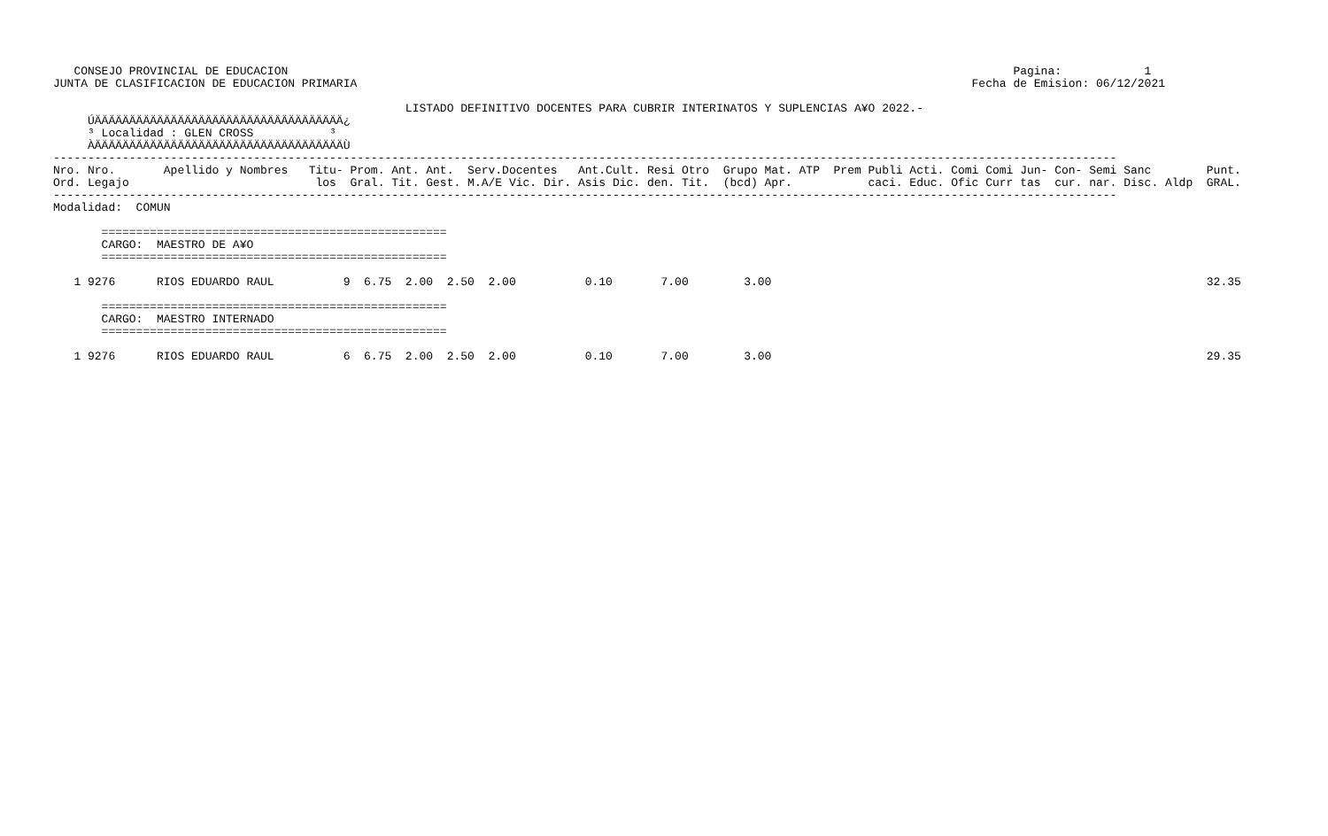CONSEJO PROVINCIAL DE EDUCACION                                                                                                         Pagina:            1
JUNTA DE CLASIFICACION DE EDUCACION PRIMARIA                                                                                         Fecha de Emision: 06/12/2021

                                                   LISTADO DEFINITIVO DOCENTES PARA CUBRIR INTERINATOS Y SUPLENCIAS A¥O 2022.-
     ÚÄÄÄÄÄÄÄÄÄÄÄÄÄÄÄÄÄÄÄÄÄÄÄÄÄÄÄÄÄÄÄÄÄÄÄÄ¿
     ³ Localidad : GLEN CROSS           ³
     ÀÄÄÄÄÄÄÄÄÄÄÄÄÄÄÄÄÄÄÄÄÄÄÄÄÄÄÄÄÄÄÄÄÄÄÄÄÙ
----------------------------------------------------------------------------------------------------------------------------------------------------------
Nro. Nro.       Apellido y Nombres   Titu- Prom. Ant. Ant.  Serv.Docentes   Ant.Cult. Resi Otro  Grupo Mat. ATP  Prem Publi Acti. Comi Comi Jun- Con- Semi Sanc        Punt.
Ord. Legajo                           los  Gral. Tit. Gest. M.A/E Vic. Dir. Asis Dic. den. Tit.  (bcd) Apr.           caci. Educ. Ofic Curr tas  cur. nar. Disc. Aldp  GRAL.
----------------------------------------------------------------------------------------------------------------------------------------------------------
Modalidad:  COMUN

       ==================================================
       CARGO:  MAESTRO DE A¥O
       ==================================================

   1 9276      RIOS EDUARDO RAUL          9  6.75  2.00  2.50  2.00          0.10       7.00        3.00                                                               32.35

       ==================================================
       CARGO:  MAESTRO INTERNADO
       ==================================================

   1 9276      RIOS EDUARDO RAUL          6  6.75  2.00  2.50  2.00          0.10       7.00        3.00                                                               29.35